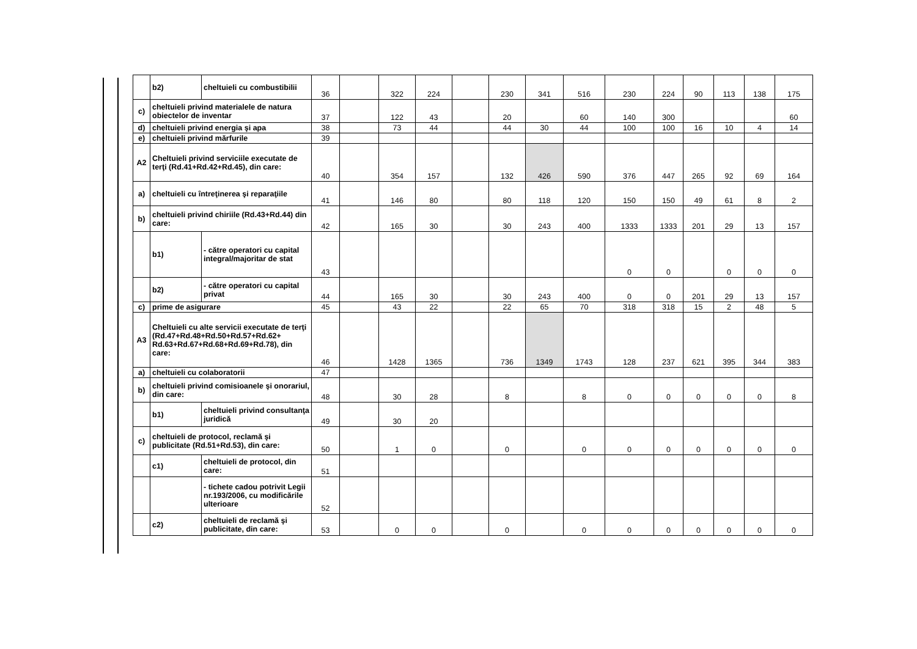| | b2) | cheltuieli cu combustibilii | 36 | | 322 | 224 | | 230 | 341 | 516 | 230 | 224 | 90 | 113 | 138 | 175 |
| c) | cheltuieli privind materialele de natura obiectelor de inventar | | 37 | | 122 | 43 | | 20 | | 60 | 140 | 300 | | | | 60 |
| d) | cheltuieli privind energia şi apa | | 38 | | 73 | 44 | | 44 | 30 | 44 | 100 | 100 | 16 | 10 | 4 | 14 |
| e) | cheltuieli privind mărfurile | | 39 | | | | | | | | | | | | | |
| A2 | Cheltuieli privind serviciile executate de terţi (Rd.41+Rd.42+Rd.45), din care: | | 40 | | 354 | 157 | | 132 | 426 | 590 | 376 | 447 | 265 | 92 | 69 | 164 |
| a) | cheltuieli cu întreţinerea şi reparaţiile | | 41 | | 146 | 80 | | 80 | 118 | 120 | 150 | 150 | 49 | 61 | 8 | 2 |
| b) | cheltuieli privind chiriile (Rd.43+Rd.44) din care: | | 42 | | 165 | 30 | | 30 | 243 | 400 | 1333 | 1333 | 201 | 29 | 13 | 157 |
| | b1) | - către operatori cu capital integral/majoritar de stat | 43 | | | | | | | | 0 | 0 | | 0 | 0 | 0 |
| | b2) | - către operatori cu capital privat | 44 | | 165 | 30 | | 30 | 243 | 400 | 0 | 0 | 201 | 29 | 13 | 157 |
| c) | prime de asigurare | | 45 | | 43 | 22 | | 22 | 65 | 70 | 318 | 318 | 15 | 2 | 48 | 5 |
| A3 | Cheltuieli cu alte servicii executate de terţi (Rd.47+Rd.48+Rd.50+Rd.57+Rd.62+ Rd.63+Rd.67+Rd.68+Rd.69+Rd.78), din care: | | 46 | | 1428 | 1365 | | 736 | 1349 | 1743 | 128 | 237 | 621 | 395 | 344 | 383 |
| a) | cheltuieli cu colaboratorii | | 47 | | | | | | | | | | | | | |
| b) | cheltuieli privind comisioanele şi onorariul, din care: | | 48 | | 30 | 28 | | 8 | | 8 | 0 | 0 | 0 | 0 | 0 | 8 |
| | b1) | cheltuieli privind consultanţa juridică | 49 | | 30 | 20 | | | | | | | | | | |
| c) | cheltuieli de protocol, reclamă şi publicitate (Rd.51+Rd.53), din care: | | 50 | | 1 | 0 | | 0 | | 0 | 0 | 0 | 0 | 0 | 0 | 0 |
| | c1) | cheltuieli de protocol, din care: | 51 | | | | | | | | | | | | | |
| | | - tichete cadou potrivit Legii nr.193/2006, cu modificările ulterioare | 52 | | | | | | | | | | | | | |
| | c2) | cheltuieli de reclamă şi publicitate, din care: | 53 | | 0 | 0 | | 0 | | 0 | 0 | 0 | 0 | 0 | 0 | 0 |